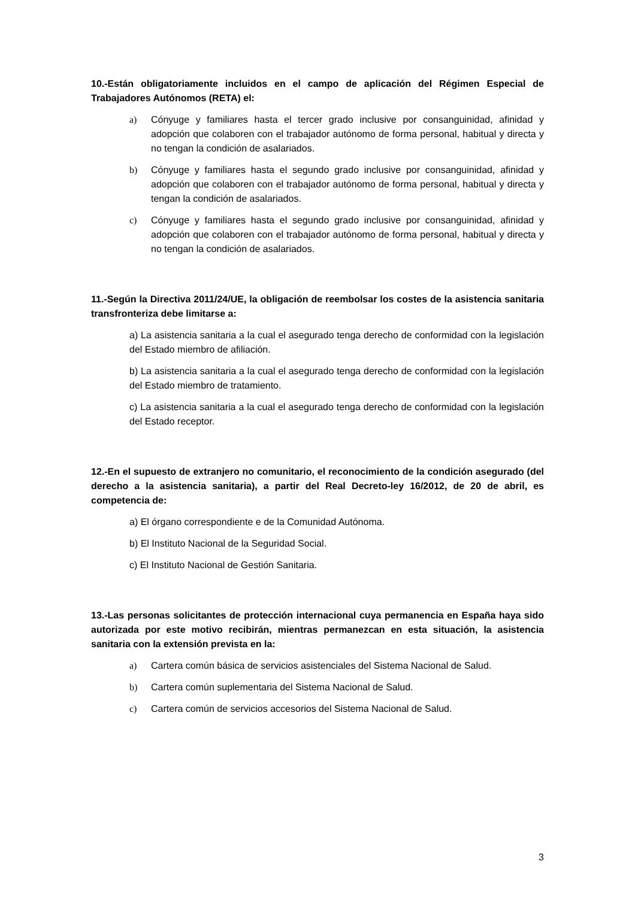10.-Están obligatoriamente incluidos en el campo de aplicación del Régimen Especial de Trabajadores Autónomos (RETA) el:
a) Cónyuge y familiares hasta el tercer grado inclusive por consanguinidad, afinidad y adopción que colaboren con el trabajador autónomo de forma personal, habitual y directa y no tengan la condición de asalariados.
b) Cónyuge y familiares hasta el segundo grado inclusive por consanguinidad, afinidad y adopción que colaboren con el trabajador autónomo de forma personal, habitual y directa y tengan la condición de asalariados.
c) Cónyuge y familiares hasta el segundo grado inclusive por consanguinidad, afinidad y adopción que colaboren con el trabajador autónomo de forma personal, habitual y directa y no tengan la condición de asalariados.
11.-Según la Directiva 2011/24/UE, la obligación de reembolsar los costes de la asistencia sanitaria transfronteriza debe limitarse a:
a) La asistencia sanitaria a la cual el asegurado tenga derecho de conformidad con la legislación del Estado miembro de afiliación.
b) La asistencia sanitaria a la cual el asegurado tenga derecho de conformidad con la legislación del Estado miembro de tratamiento.
c) La asistencia sanitaria a la cual el asegurado tenga derecho de conformidad con la legislación del Estado receptor.
12.-En el supuesto de extranjero no comunitario, el reconocimiento de la condición asegurado (del derecho a la asistencia sanitaria), a partir del Real Decreto-ley 16/2012, de 20 de abril, es competencia de:
a) El órgano correspondiente e de la Comunidad Autónoma.
b) El Instituto Nacional de la Seguridad Social.
c) El Instituto Nacional de Gestión Sanitaria.
13.-Las personas solicitantes de protección internacional cuya permanencia en España haya sido autorizada por este motivo recibirán, mientras permanezcan en esta situación, la asistencia sanitaria con la extensión prevista en la:
a) Cartera común básica de servicios asistenciales del Sistema Nacional de Salud.
b) Cartera común suplementaria del Sistema Nacional de Salud.
c) Cartera común de servicios accesorios del Sistema Nacional de Salud.
3